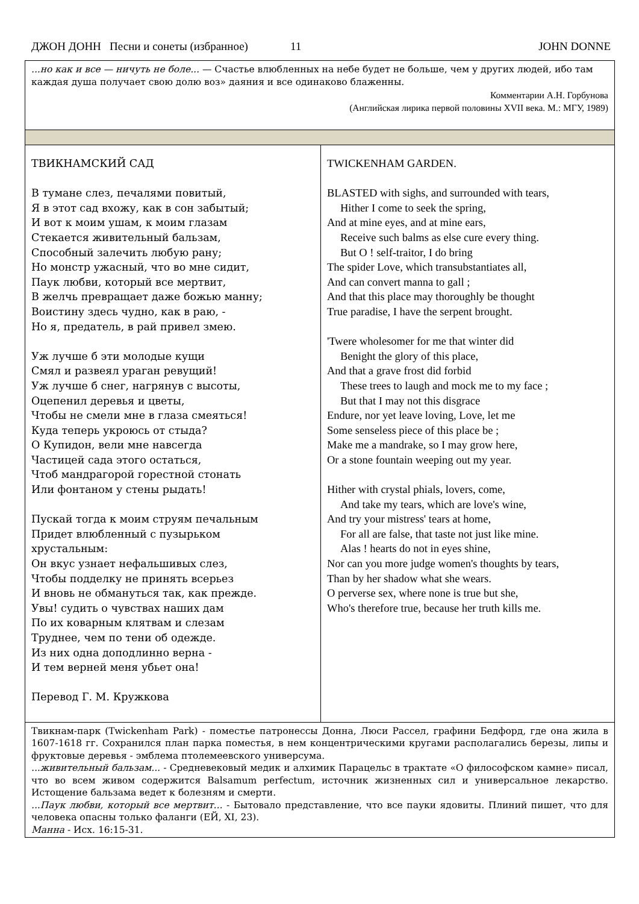ДЖОН ДОНН Песни и сонеты (избранное) 11 JOHN DONNE
| ...но как и все — ничуть не боле... — Счастье влюбленных на небе будет не больше, чем у других людей, ибо там каждая душа получает свою долю воз» даяния и все одинаково блаженны. Комментарии А.Н. Горбунова (Английская лирика первой половины XVII века. М.: МГУ, 1989) | |
| ТВИКНАМСКИЙ САД В тумане слез, печалями повитый, Я в этот сад вхожу, как в сон забытый; И вот к моим ушам, к моим глазам Стекается живительный бальзам, Способный залечить любую рану; Но монстр ужасный, что во мне сидит, Паук любви, который все мертвит, В желчь превращает даже божью манну; Воистину здесь чудно, как в раю, - Но я, предатель, в рай привел змею. Уж лучше б эти молодые кущи Смял и развеял ураган ревущий! Уж лучше б снег, нагрянув с высоты, Оцепенил деревья и цветы, Чтобы не смели мне в глаза смеяться! Куда теперь укроюсь от стыда? О Купидон, вели мне навсегда Частицей сада этого остаться, Чтоб мандрагорой горестной стонать Или фонтаном у стены рыдать! Пускай тогда к моим струям печальным Придет влюбленный с пузырьком хрустальным: Он вкус узнает нефальшивых слез, Чтобы подделку не принять всерьез И вновь не обмануться так, как прежде. Увы! судить о чувствах наших дам По их коварным клятвам и слезам Труднее, чем по тени об одежде. Из них одна доподлинно верна - И тем верней меня убьет она! Перевод Г. М. Кружкова | TWICKENHAM GARDEN. BLASTED with sighs, and surrounded with tears, Hither I come to seek the spring, And at mine eyes, and at mine ears, Receive such balms as else cure every thing. But O ! self-traitor, I do bring The spider Love, which transubstantiates all, And can convert manna to gall ; And that this place may thoroughly be thought True paradise, I have the serpent brought. 'Twere wholesomer for me that winter did Benight the glory of this place, And that a grave frost did forbid These trees to laugh and mock me to my face ; But that I may not this disgrace Endure, nor yet leave loving, Love, let me Some senseless piece of this place be ; Make me a mandrake, so I may grow here, Or a stone fountain weeping out my year. Hither with crystal phials, lovers, come, And take my tears, which are love's wine, And try your mistress' tears at home, For all are false, that taste not just like mine. Alas ! hearts do not in eyes shine, Nor can you more judge women's thoughts by tears, Than by her shadow what she wears. O perverse sex, where none is true but she, Who's therefore true, because her truth kills me. |
| Твикнам-парк (Twickenham Park) - поместье патронессы Донна, Люси Рассел, графини Бедфорд, где она жила в 1607-1618 гг. Сохранился план парка поместья, в нем концентрическими кругами располагались березы, липы и фруктовые деревья - эмблема птолемеевского универсума. ...живительный бальзам... - Средневековый медик и алхимик Парацельс в трактате «О философском камне» писал, что во всем живом содержится Balsamum perfectum, источник жизненных сил и универсальное лекарство. Истощение бальзама ведет к болезням и смерти. ...Паук любви, который все мертвит... - Бытовало представление, что все пауки ядовиты. Плиний пишет, что для человека опасны только фаланги (ЕЙ, XI, 23). Манна - Исх. 16:15-31. | |